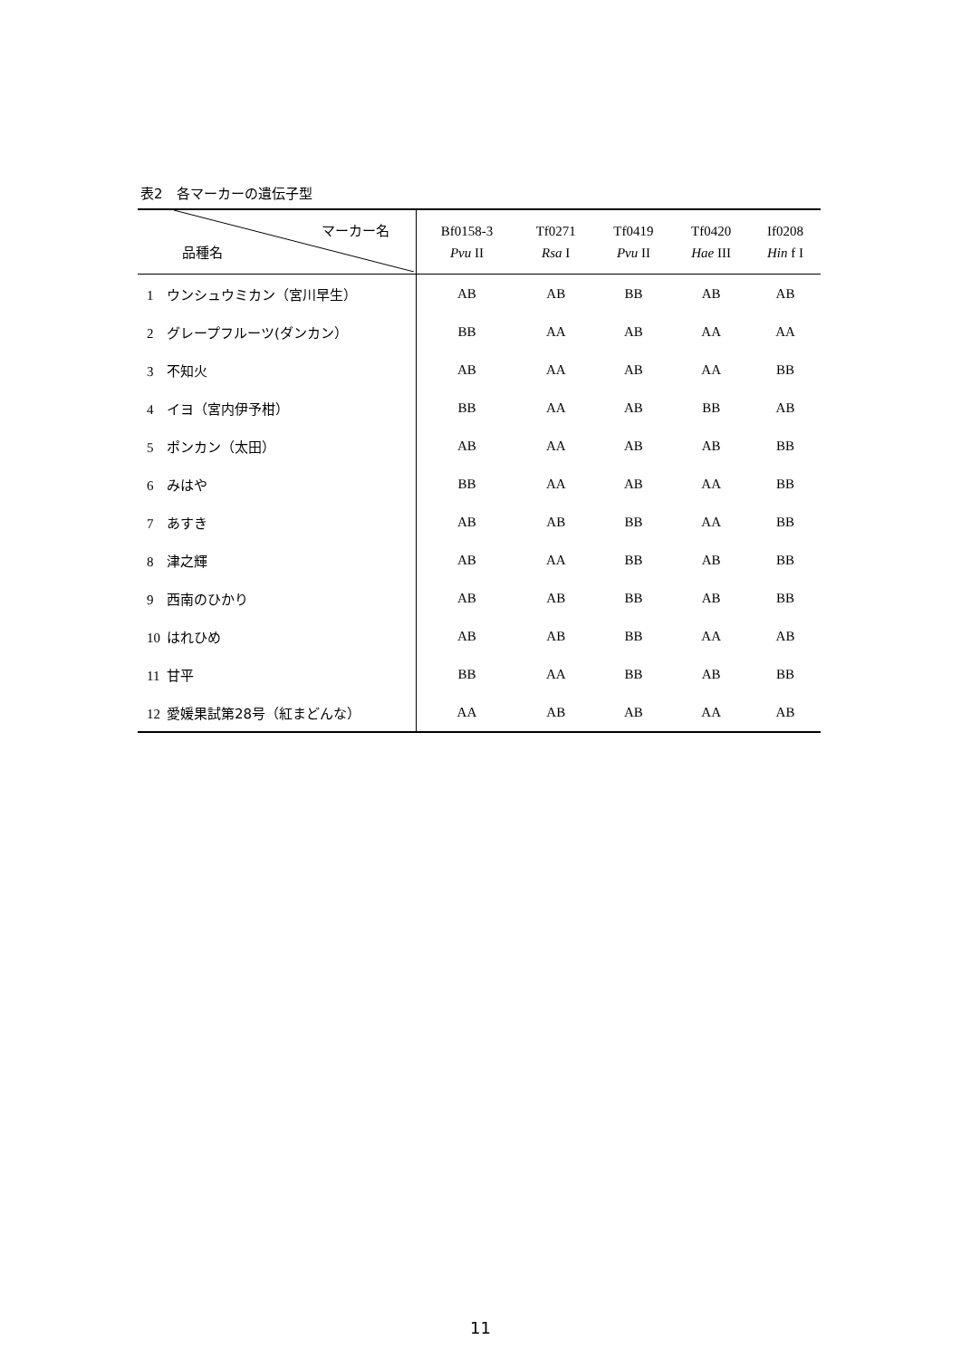表2　各マーカーの遺伝子型
| マーカー名 品種名 | Bf0158-3 Pvu II | Tf0271 Rsa I | Tf0419 Pvu II | Tf0420 Hae III | If0208 Hin f I |
| --- | --- | --- | --- | --- | --- |
| 1 ウンシュウミカン（宮川早生） | AB | AB | BB | AB | AB |
| 2 グレープフルーツ(ダンカン） | BB | AA | AB | AA | AA |
| 3 不知火 | AB | AA | AB | AA | BB |
| 4 イヨ（宮内伊予柑） | BB | AA | AB | BB | AB |
| 5 ポンカン（太田） | AB | AA | AB | AB | BB |
| 6 みはや | BB | AA | AB | AA | BB |
| 7 あすき | AB | AB | BB | AA | BB |
| 8 津之輝 | AB | AA | BB | AB | BB |
| 9 西南のひかり | AB | AB | BB | AB | BB |
| 10 はれひめ | AB | AB | BB | AA | AB |
| 11 甘平 | BB | AA | BB | AB | BB |
| 12 愛媛果試第28号（紅まどんな） | AA | AB | AB | AA | AB |
11